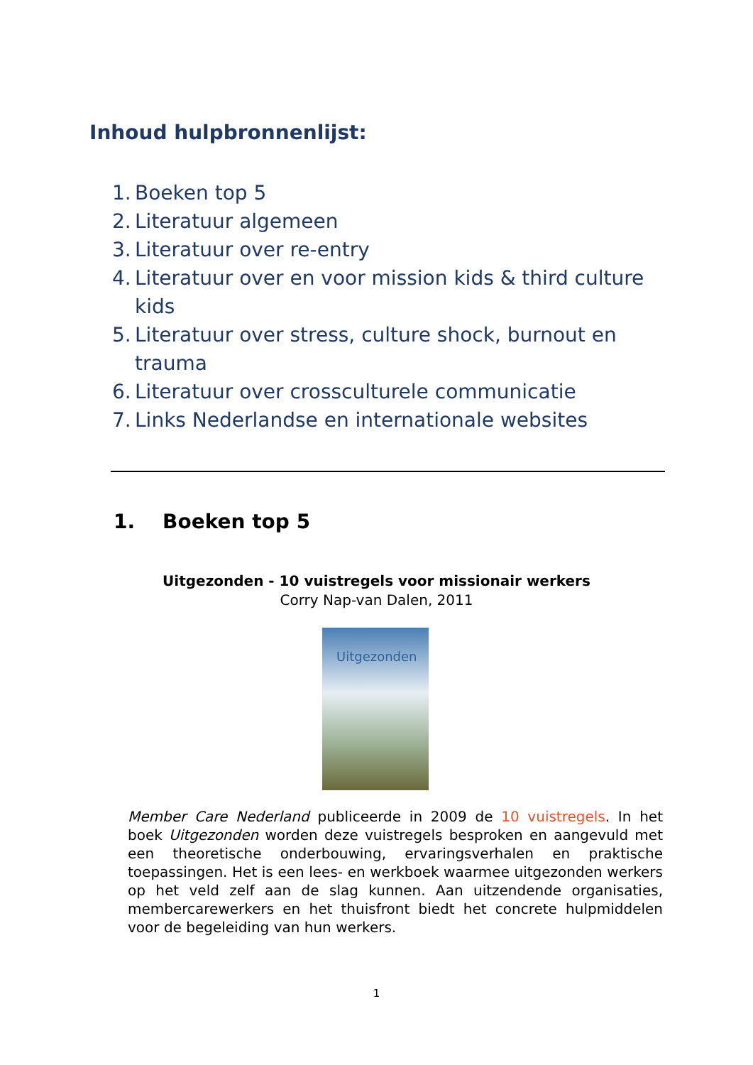Inhoud hulpbronnenlijst:
1. Boeken top 5
2. Literatuur algemeen
3. Literatuur over re-entry
4. Literatuur over en voor mission kids & third culture kids
5. Literatuur over stress, culture shock, burnout en trauma
6. Literatuur over crossculturele communicatie
7. Links Nederlandse en internationale websites
1. Boeken top 5
Uitgezonden - 10 vuistregels voor missionair werkers
Corry Nap-van Dalen, 2011
Uitgezonden
Member Care Nederland publiceerde in 2009 de 10 vuistregels. In het boek Uitgezonden worden deze vuistregels besproken en aangevuld met een theoretische onderbouwing, ervaringsverhalen en praktische toepassingen. Het is een lees- en werkboek waarmee uitgezonden werkers op het veld zelf aan de slag kunnen. Aan uitzendende organisaties, membercarewerkers en het thuisfront biedt het concrete hulpmiddelen voor de begeleiding van hun werkers.
1